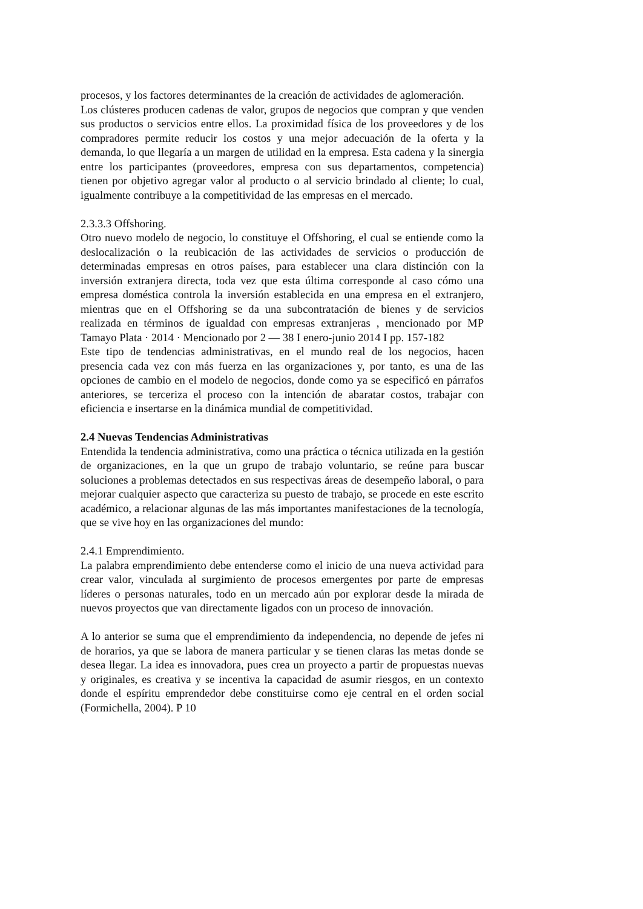procesos, y los factores determinantes de la creación de actividades de aglomeración.
Los clústeres producen cadenas de valor, grupos de negocios que compran y que venden sus productos o servicios entre ellos. La proximidad física de los proveedores y de los compradores permite reducir los costos y una mejor adecuación de la oferta y la demanda, lo que llegaría a un margen de utilidad en la empresa. Esta cadena y la sinergia entre los participantes (proveedores, empresa con sus departamentos, competencia) tienen por objetivo agregar valor al producto o al servicio brindado al cliente; lo cual, igualmente contribuye a la competitividad de las empresas en el mercado.
2.3.3.3 Offshoring.
Otro nuevo modelo de negocio, lo constituye el Offshoring, el cual se entiende como la deslocalización o la reubicación de las actividades de servicios o producción de determinadas empresas en otros países, para establecer una clara distinción con la inversión extranjera directa, toda vez que esta última corresponde al caso cómo una empresa doméstica controla la inversión establecida en una empresa en el extranjero, mientras que en el Offshoring se da una subcontratación de bienes y de servicios realizada en términos de igualdad con empresas extranjeras , mencionado por MP Tamayo Plata · 2014 · Mencionado por 2 — 38 I enero-junio 2014 I pp. 157-182
Este tipo de tendencias administrativas, en el mundo real de los negocios, hacen presencia cada vez con más fuerza en las organizaciones y, por tanto, es una de las opciones de cambio en el modelo de negocios, donde como ya se especificó en párrafos anteriores, se terceriza el proceso con la intención de abaratar costos, trabajar con eficiencia e insertarse en la dinámica mundial de competitividad.
2.4 Nuevas Tendencias Administrativas
Entendida la tendencia administrativa, como una práctica o técnica utilizada en la gestión de organizaciones, en la que un grupo de trabajo voluntario, se reúne para buscar soluciones a problemas detectados en sus respectivas áreas de desempeño laboral, o para mejorar cualquier aspecto que caracteriza su puesto de trabajo, se procede en este escrito académico, a relacionar algunas de las más importantes manifestaciones de la tecnología, que se vive hoy en las organizaciones del mundo:
2.4.1 Emprendimiento.
La palabra emprendimiento debe entenderse como el inicio de una nueva actividad para crear valor, vinculada al surgimiento de procesos emergentes por parte de empresas líderes o personas naturales, todo en un mercado aún por explorar desde la mirada de nuevos proyectos que van directamente ligados con un proceso de innovación.
A lo anterior se suma que el emprendimiento da independencia, no depende de jefes ni de horarios, ya que se labora de manera particular y se tienen claras las metas donde se desea llegar. La idea es innovadora, pues crea un proyecto a partir de propuestas nuevas y originales, es creativa y se incentiva la capacidad de asumir riesgos, en un contexto donde el espíritu emprendedor debe constituirse como eje central en el orden social (Formichella, 2004). P 10